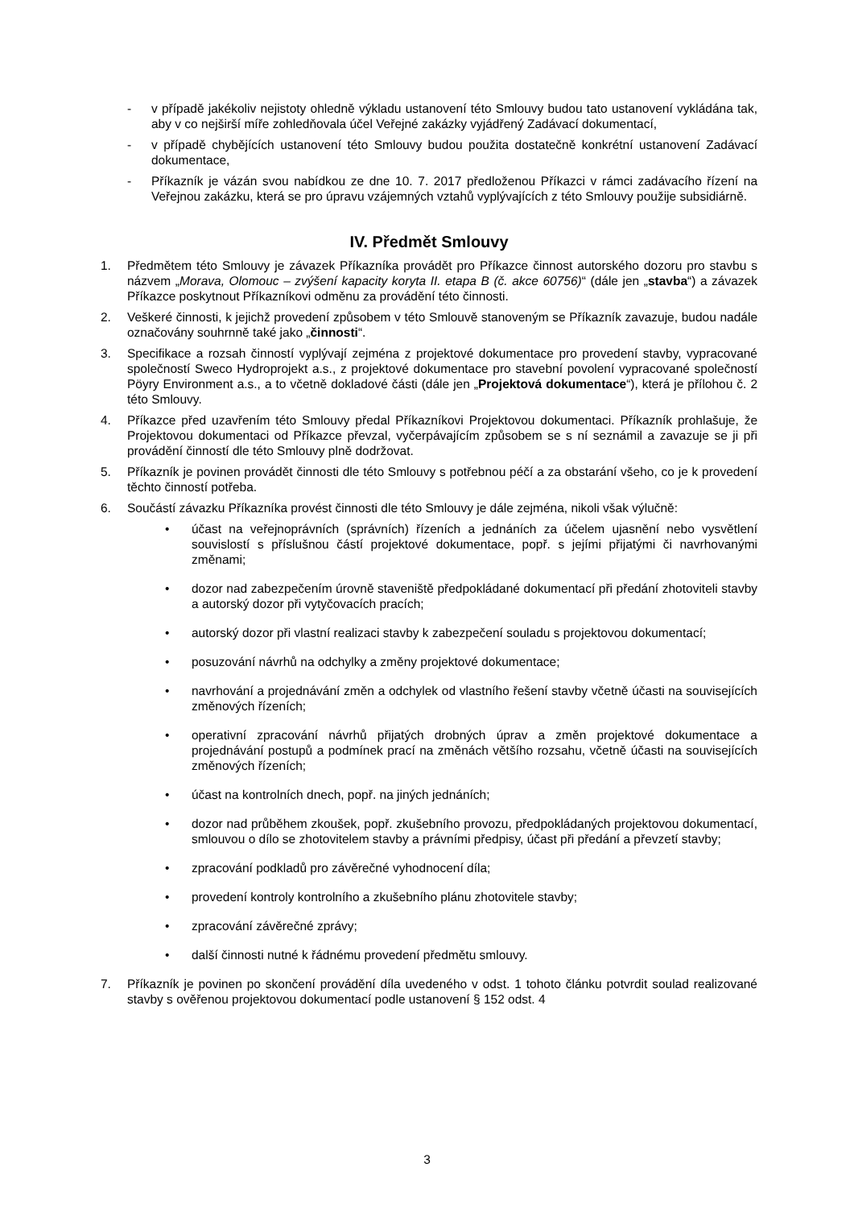- v případě jakékoliv nejistoty ohledně výkladu ustanovení této Smlouvy budou tato ustanovení vykládána tak, aby v co nejširší míře zohledňovala účel Veřejné zakázky vyjádřený Zadávací dokumentací,
- v případě chybějících ustanovení této Smlouvy budou použita dostatečně konkrétní ustanovení Zadávací dokumentace,
- Příkazník je vázán svou nabídkou ze dne 10. 7. 2017 předloženou Příkazci v rámci zadávacího řízení na Veřejnou zakázku, která se pro úpravu vzájemných vztahů vyplývajících z této Smlouvy použije subsidiárně.
IV. Předmět Smlouvy
1. Předmětem této Smlouvy je závazek Příkazníka provádět pro Příkazce činnost autorského dozoru pro stavbu s názvem „Morava, Olomouc – zvýšení kapacity koryta II. etapa B (č. akce 60756)“ (dále jen „stavba“) a závazek Příkazce poskytnout Příkazníkovi odměnu za provádění této činnosti.
2. Veškeré činnosti, k jejichž provedení způsobem v této Smlouvě stanoveným se Příkazník zavazuje, budou nadále označovány souhrnně také jako „činnosti“.
3. Specifikace a rozsah činností vyplývají zejména z projektové dokumentace pro provedení stavby, vypracované společností Sweco Hydroprojekt a.s., z projektové dokumentace pro stavební povolení vypracované společností Pöyry Environment a.s., a to včetně dokladové části (dále jen „Projektová dokumentace“), která je přílohou č. 2 této Smlouvy.
4. Příkazce před uzavřením této Smlouvy předal Příkazníkovi Projektovou dokumentaci. Příkazník prohlašuje, že Projektovou dokumentaci od Příkazce převzal, vyčerpávajícím způsobem se s ní seznámil a zavazuje se ji při provádění činností dle této Smlouvy plně dodržovat.
5. Příkazník je povinen provádět činnosti dle této Smlouvy s potřebnou péčí a za obstarání všeho, co je k provedení těchto činností potřeba.
6. Součástí závazku Příkazníka provést činnosti dle této Smlouvy je dále zejména, nikoli však výlučně:
• účast na veřejnoprávních (správních) řízeních a jednáních za účelem ujasnění nebo vysvětlení souvislostí s příslušnou částí projektové dokumentace, popř. s jejími přijatými či navrhovanými změnami;
• dozor nad zabezpečením úrovně staveniště předpokládané dokumentací při předání zhotoviteli stavby a autorský dozor při vytyčovacích pracích;
• autorský dozor při vlastní realizaci stavby k zabezpečení souladu s projektovou dokumentací;
• posuzování návrhů na odchylky a změny projektové dokumentace;
• navrhování a projednávání změn a odchylek od vlastního řešení stavby včetně účasti na souvisejících změnových řízeních;
• operativní zpracování návrhů přijatých drobných úprav a změn projektové dokumentace a projednávání postupů a podmínek prací na změnách většího rozsahu, včetně účasti na souvisejících změnových řízeních;
• účast na kontrolních dnech, popř. na jiných jednáních;
• dozor nad průběhem zkoušek, popř. zkušebního provozu, předpokládaných projektovou dokumentací, smlouvou o dílo se zhotovitelem stavby a právními předpisy, účast při předání a převzetí stavby;
• zpracování podkladů pro závěrečné vyhodnocení díla;
• provedení kontroly kontrolního a zkušebního plánu zhotovitele stavby;
• zpracování závěrečné zprávy;
• další činnosti nutné k řádnému provedení předmětu smlouvy.
7. Příkazník je povinen po skončení provádění díla uvedeného v odst. 1 tohoto článku potvrdit soulad realizované stavby s ověřenou projektovou dokumentací podle ustanovení § 152 odst. 4
3